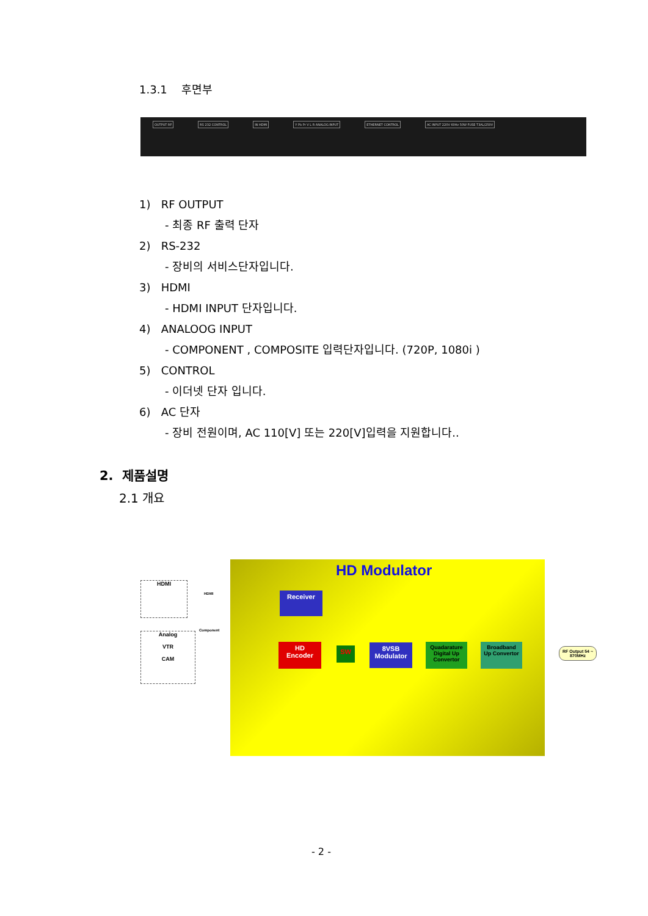1.3.1 후면부
OUTPUT RF RS 232 CONTROL IN HDMI Y Pb Pr V L R ANALOG INPUT ETHERNET CONTROL AC INPUT 220V 60Hz 50W FUSE T3AL/250V
1) RF OUTPUT
- 최종 RF 출력 단자
2) RS-232
- 장비의 서비스단자입니다.
3) HDMI
- HDMI INPUT 단자입니다.
4) ANALOOG INPUT
- COMPONENT , COMPOSITE 입력단자입니다. (720P, 1080i )
5) CONTROL
- 이더넷 단자 입니다.
6) AC 단자
- 장비 전원이며, AC 110[V] 또는 220[V]입력을 지원합니다..
2. 제품설명
2.1 개요
HD Modulator
HDMI
Analog
VTR
CAM
HDMI
Component
Receiver
HD Encoder
SW
8VSB Modulator
Quadarature Digital Up Convertor
Broadband Up Convertor
RF Output 54 ~ 870MHz
- 2 -